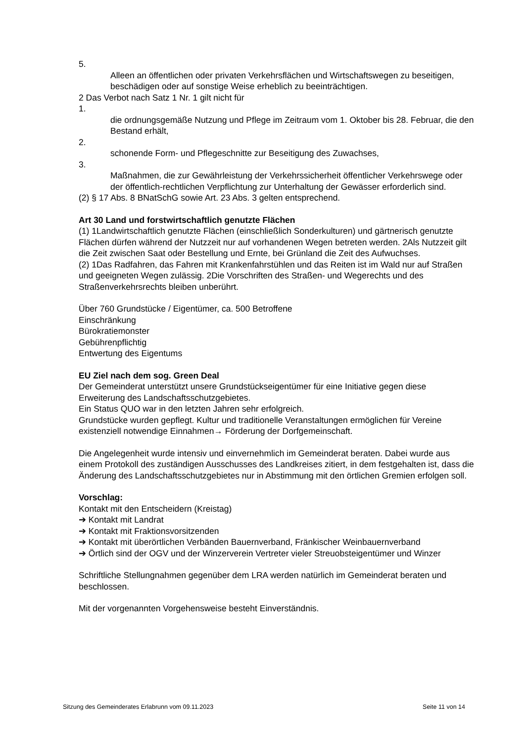5.
Alleen an öffentlichen oder privaten Verkehrsflächen und Wirtschaftswegen zu beseitigen, beschädigen oder auf sonstige Weise erheblich zu beeinträchtigen.
2 Das Verbot nach Satz 1 Nr. 1 gilt nicht für
1.
die ordnungsgemäße Nutzung und Pflege im Zeitraum vom 1. Oktober bis 28. Februar, die den Bestand erhält,
2.
schonende Form- und Pflegeschnitte zur Beseitigung des Zuwachses,
3.
Maßnahmen, die zur Gewährleistung der Verkehrssicherheit öffentlicher Verkehrswege oder der öffentlich-rechtlichen Verpflichtung zur Unterhaltung der Gewässer erforderlich sind.
(2) § 17 Abs. 8 BNatSchG sowie Art. 23 Abs. 3 gelten entsprechend.
Art 30 Land und forstwirtschaftlich genutzte Flächen
(1) 1Landwirtschaftlich genutzte Flächen (einschließlich Sonderkulturen) und gärtnerisch genutzte Flächen dürfen während der Nutzzeit nur auf vorhandenen Wegen betreten werden. 2Als Nutzzeit gilt die Zeit zwischen Saat oder Bestellung und Ernte, bei Grünland die Zeit des Aufwuchses.
(2) 1Das Radfahren, das Fahren mit Krankenfahrstühlen und das Reiten ist im Wald nur auf Straßen und geeigneten Wegen zulässig. 2Die Vorschriften des Straßen- und Wegerechts und des Straßenverkehrsrechts bleiben unberührt.
Über 760 Grundstücke / Eigentümer, ca. 500 Betroffene
Einschränkung
Bürokratiemonster
Gebührenpflichtig
Entwertung des Eigentums
EU Ziel nach dem sog. Green Deal
Der Gemeinderat unterstützt unsere Grundstückseigentümer für eine Initiative gegen diese Erweiterung des Landschaftsschutzgebietes.
Ein Status QUO war in den letzten Jahren sehr erfolgreich.
Grundstücke wurden gepflegt. Kultur und traditionelle Veranstaltungen ermöglichen für Vereine existenziell notwendige Einnahmen→ Förderung der Dorfgemeinschaft.
Die Angelegenheit wurde intensiv und einvernehmlich im Gemeinderat beraten. Dabei wurde aus einem Protokoll des zuständigen Ausschusses des Landkreises zitiert, in dem festgehalten ist, dass die Änderung des Landschaftsschutzgebietes nur in Abstimmung mit den örtlichen Gremien erfolgen soll.
Vorschlag:
Kontakt mit den Entscheidern (Kreistag)
➔ Kontakt mit Landrat
➔ Kontakt mit Fraktionsvorsitzenden
➔ Kontakt mit überörtlichen Verbänden Bauernverband, Fränkischer Weinbauernverband
➔ Örtlich sind der OGV und der Winzerverein Vertreter vieler Streuobsteigentümer und Winzer
Schriftliche Stellungnahmen gegenüber dem LRA werden natürlich im Gemeinderat beraten und beschlossen.
Mit der vorgenannten Vorgehensweise besteht Einverständnis.
Sitzung des Gemeinderates Erlabrunn vom 09.11.2023 Seite 11 von 14